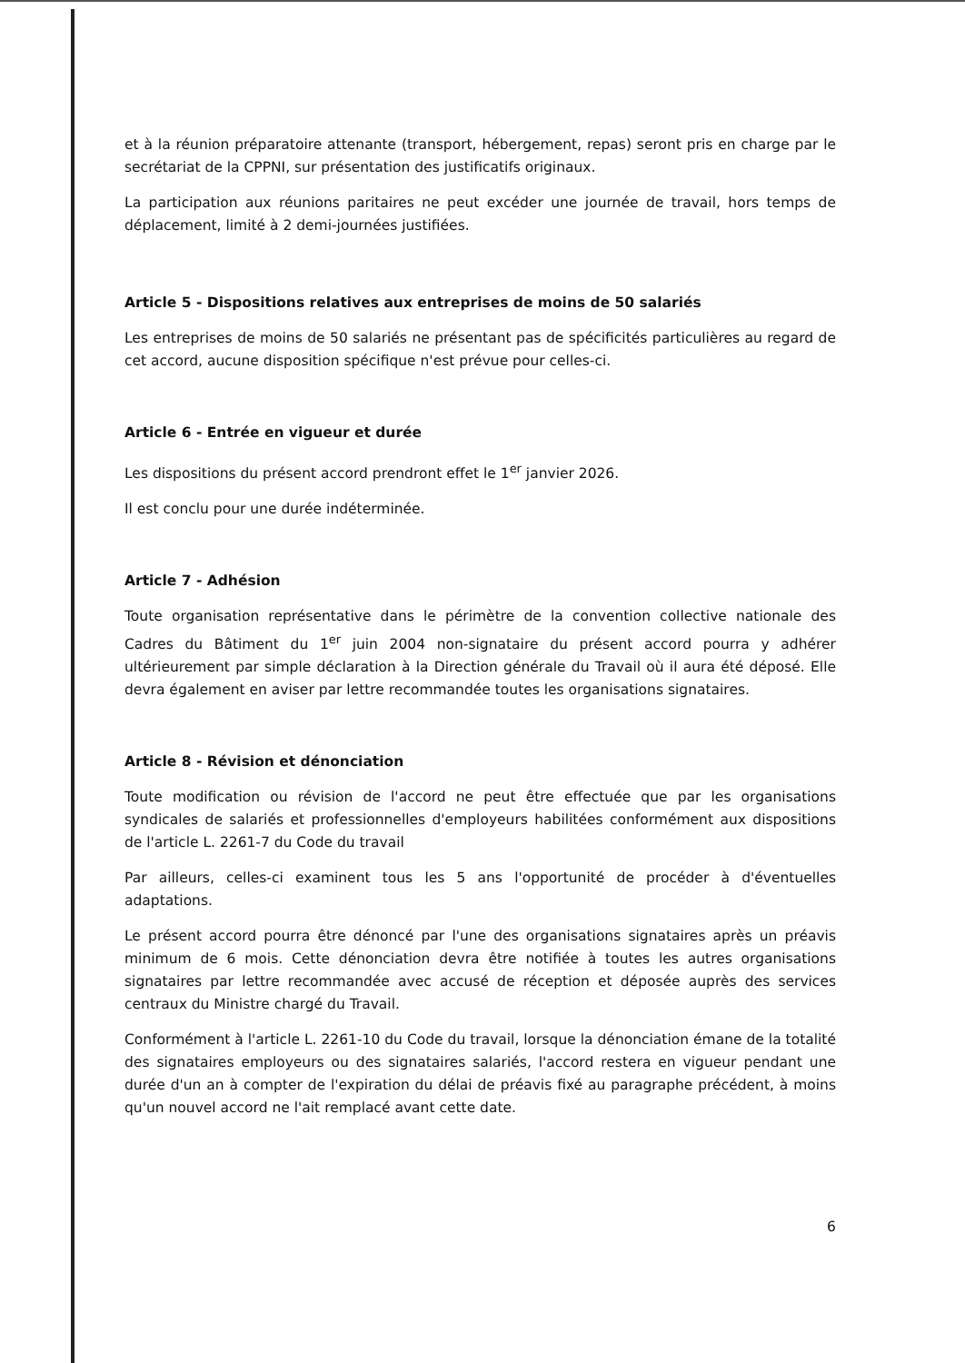et à la réunion préparatoire attenante (transport, hébergement, repas) seront pris en charge par le secrétariat de la CPPNI, sur présentation des justificatifs originaux.
La participation aux réunions paritaires ne peut excéder une journée de travail, hors temps de déplacement, limité à 2 demi-journées justifiées.
Article 5 - Dispositions relatives aux entreprises de moins de 50 salariés
Les entreprises de moins de 50 salariés ne présentant pas de spécificités particulières au regard de cet accord, aucune disposition spécifique n'est prévue pour celles-ci.
Article 6 - Entrée en vigueur et durée
Les dispositions du présent accord prendront effet le 1<sup>er</sup> janvier 2026.
Il est conclu pour une durée indéterminée.
Article 7 - Adhésion
Toute organisation représentative dans le périmètre de la convention collective nationale des Cadres du Bâtiment du 1<sup>er</sup> juin 2004 non-signataire du présent accord pourra y adhérer ultérieurement par simple déclaration à la Direction générale du Travail où il aura été déposé. Elle devra également en aviser par lettre recommandée toutes les organisations signataires.
Article 8 - Révision et dénonciation
Toute modification ou révision de l'accord ne peut être effectuée que par les organisations syndicales de salariés et professionnelles d'employeurs habilitées conformément aux dispositions de l'article L. 2261-7 du Code du travail
Par ailleurs, celles-ci examinent tous les 5 ans l'opportunité de procéder à d'éventuelles adaptations.
Le présent accord pourra être dénoncé par l'une des organisations signataires après un préavis minimum de 6 mois. Cette dénonciation devra être notifiée à toutes les autres organisations signataires par lettre recommandée avec accusé de réception et déposée auprès des services centraux du Ministre chargé du Travail.
Conformément à l'article L. 2261-10 du Code du travail, lorsque la dénonciation émane de la totalité des signataires employeurs ou des signataires salariés, l'accord restera en vigueur pendant une durée d'un an à compter de l'expiration du délai de préavis fixé au paragraphe précédent, à moins qu'un nouvel accord ne l'ait remplacé avant cette date.
6